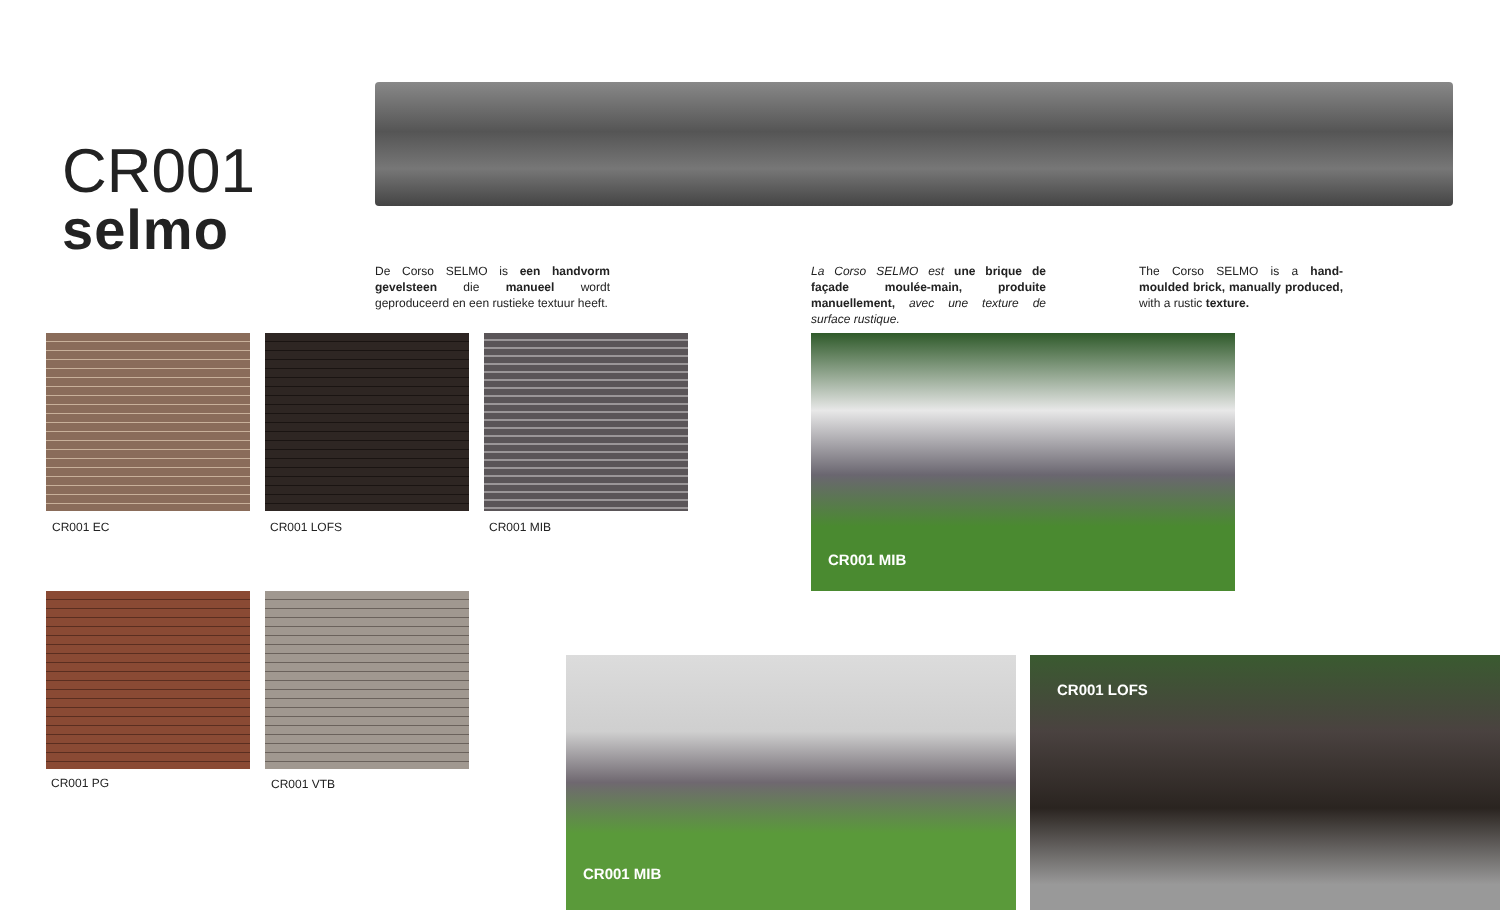CR001
selmo
De Corso SELMO is een handvorm gevelsteen die manueel wordt geproduceerd en een rustieke textuur heeft.
La Corso SELMO est une brique de façade moulée-main, produite manuellement, avec une texture de surface rustique.
The Corso SELMO is a hand-moulded brick, manually produced, with a rustic texture.
CR001 EC CR001 LOFS CR001 MIB
CR001 PG CR001 VTB
CR001 MIB
CR001 MIB CR001 LOFS